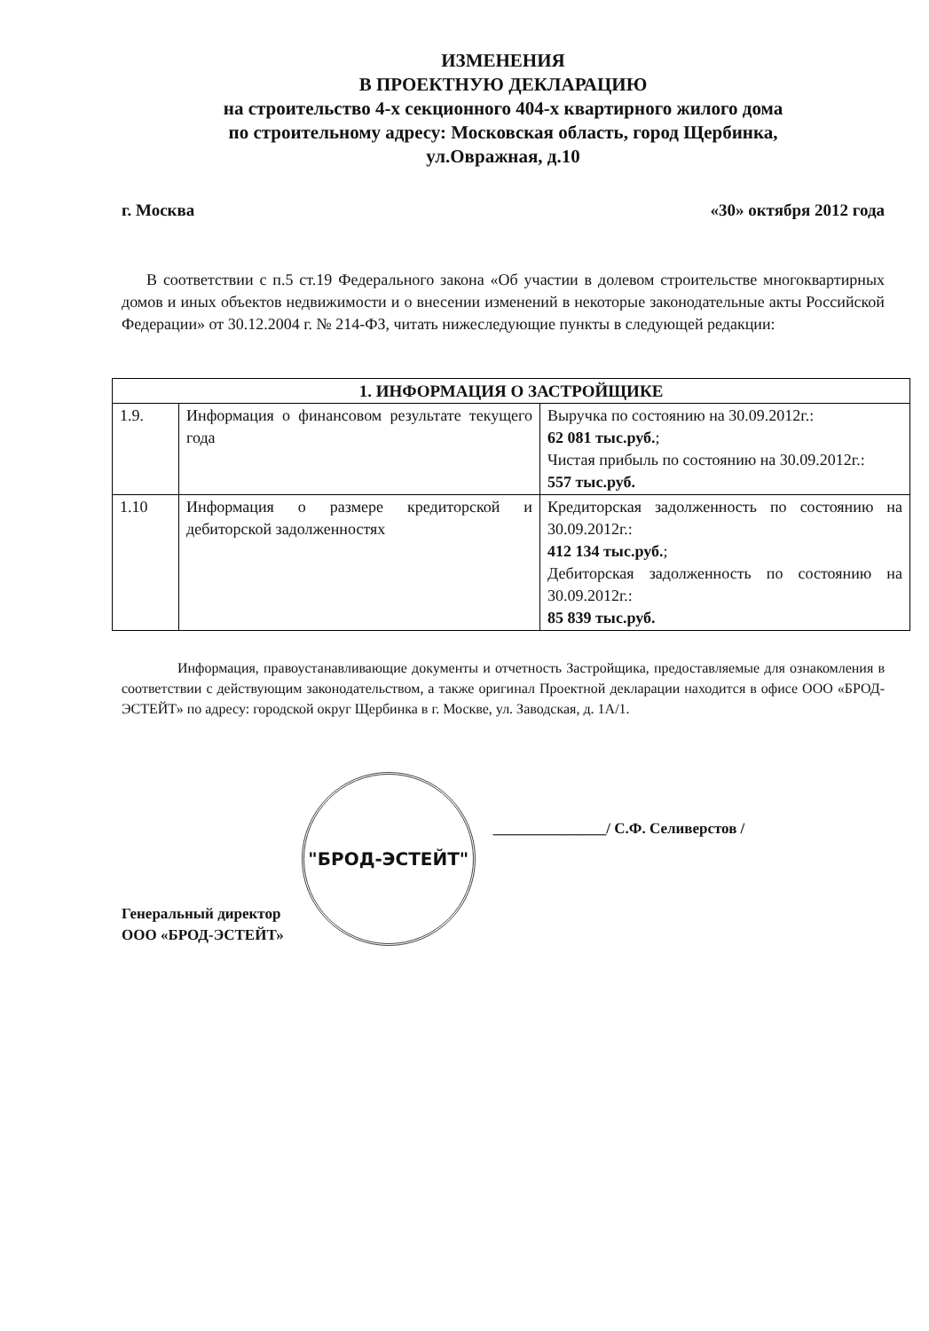ИЗМЕНЕНИЯ
В ПРОЕКТНУЮ ДЕКЛАРАЦИЮ
на строительство 4-х секционного 404-х квартирного жилого дома
по строительному адресу: Московская область, город Щербинка,
ул.Овражная, д.10
г. Москва «30» октября 2012 года
В соответствии с п.5 ст.19 Федерального закона «Об участии в долевом строительстве многоквартирных домов и иных объектов недвижимости и о внесении изменений в некоторые законодательные акты Российской Федерации» от 30.12.2004 г. № 214-ФЗ, читать нижеследующие пункты в следующей редакции:
| 1. ИНФОРМАЦИЯ О ЗАСТРОЙЩИКЕ | | |
| --- | --- | --- |
| 1.9. | Информация о финансовом результате текущего года | Выручка по состоянию на 30.09.2012г.: 62 081 тыс.руб. ; Чистая прибыль по состоянию на 30.09.2012г.: 557 тыс.руб. |
| 1.10 | Информация о размере кредиторской и дебиторской задолженностях | Кредиторская задолженность по состоянию на 30.09.2012г.: 412 134 тыс.руб. ; Дебиторская задолженность по состоянию на 30.09.2012г.: 85 839 тыс.руб. |
Информация, правоустанавливающие документы и отчетность Застройщика, предоставляемые для ознакомления в соответствии с действующим законодательством, а также оригинал Проектной декларации находится в офисе ООО «БРОД-ЭСТЕЙТ» по адресу: городской округ Щербинка в г. Москве, ул. Заводская, д. 1А/1.
Генеральный директор
ООО «БРОД-ЭСТЕЙТ»
"БРОД-ЭСТЕЙТ"
_______________/ С.Ф. Селиверстов /